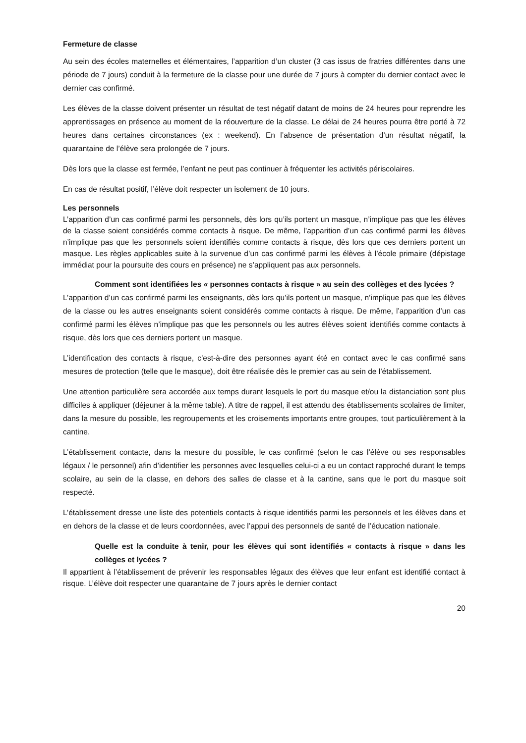Fermeture de classe
Au sein des écoles maternelles et élémentaires, l’apparition d’un cluster (3 cas issus de fratries différentes dans une période de 7 jours) conduit à la fermeture de la classe pour une durée de 7 jours à compter du dernier contact avec le dernier cas confirmé.
Les élèves de la classe doivent présenter un résultat de test négatif datant de moins de 24 heures pour reprendre les apprentissages en présence au moment de la réouverture de la classe. Le délai de 24 heures pourra être porté à 72 heures dans certaines circonstances (ex : weekend). En l’absence de présentation d’un résultat négatif, la quarantaine de l’élève sera prolongée de 7 jours.
Dès lors que la classe est fermée, l’enfant ne peut pas continuer à fréquenter les activités périscolaires.
En cas de résultat positif, l’élève doit respecter un isolement de 10 jours.
Les personnels
L’apparition d’un cas confirmé parmi les personnels, dès lors qu’ils portent un masque, n’implique pas que les élèves de la classe soient considérés comme contacts à risque. De même, l’apparition d’un cas confirmé parmi les élèves n’implique pas que les personnels soient identifiés comme contacts à risque, dès lors que ces derniers portent un masque. Les règles applicables suite à la survenue d’un cas confirmé parmi les élèves à l’école primaire (dépistage immédiat pour la poursuite des cours en présence) ne s’appliquent pas aux personnels.
Comment sont identifiées les « personnes contacts à risque » au sein des collèges et des lycées ?
L’apparition d’un cas confirmé parmi les enseignants, dès lors qu’ils portent un masque, n’implique pas que les élèves de la classe ou les autres enseignants soient considérés comme contacts à risque. De même, l’apparition d’un cas confirmé parmi les élèves n’implique pas que les personnels ou les autres élèves soient identifiés comme contacts à risque, dès lors que ces derniers portent un masque.
L’identification des contacts à risque, c’est-à-dire des personnes ayant été en contact avec le cas confirmé sans mesures de protection (telle que le masque), doit être réalisée dès le premier cas au sein de l’établissement.
Une attention particulière sera accordée aux temps durant lesquels le port du masque et/ou la distanciation sont plus difficiles à appliquer (déjeuner à la même table). A titre de rappel, il est attendu des établissements scolaires de limiter, dans la mesure du possible, les regroupements et les croisements importants entre groupes, tout particulièrement à la cantine.
L’établissement contacte, dans la mesure du possible, le cas confirmé (selon le cas l’élève ou ses responsables légaux / le personnel) afin d’identifier les personnes avec lesquelles celui-ci a eu un contact rapproché durant le temps scolaire, au sein de la classe, en dehors des salles de classe et à la cantine, sans que le port du masque soit respecté.
L’établissement dresse une liste des potentiels contacts à risque identifiés parmi les personnels et les élèves dans et en dehors de la classe et de leurs coordonnées, avec l’appui des personnels de santé de l’éducation nationale.
Quelle est la conduite à tenir, pour les élèves qui sont identifiés « contacts à risque » dans les collèges et lycées ?
Il appartient à l’établissement de prévenir les responsables légaux des élèves que leur enfant est identifié contact à risque. L’élève doit respecter une quarantaine de 7 jours après le dernier contact
20